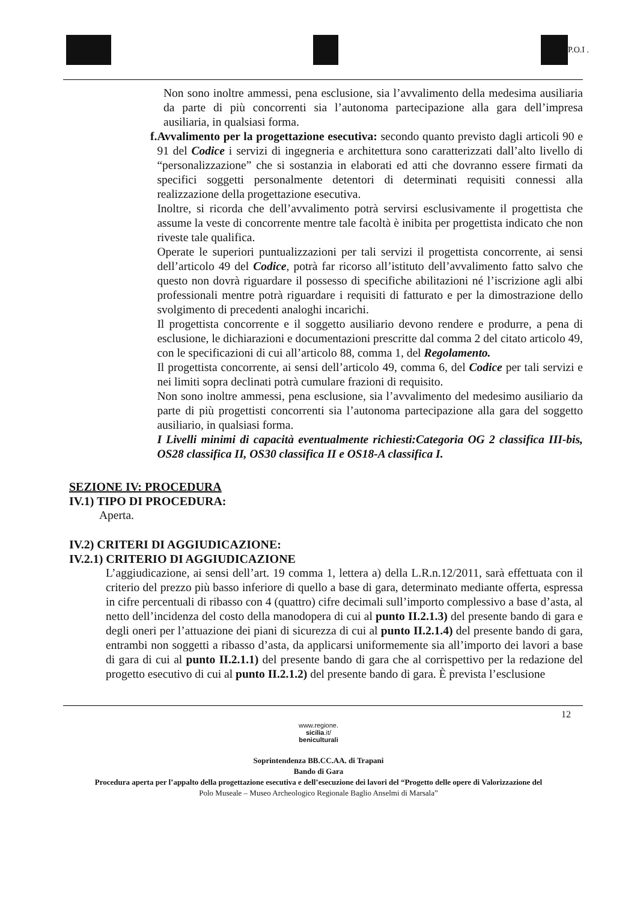P.O.I .
Non sono inoltre ammessi, pena esclusione, sia l’avvalimento della medesima ausiliaria da parte di più concorrenti sia l’autonoma partecipazione alla gara dell’impresa ausiliaria, in qualsiasi forma.
f.
Avvalimento per la progettazione esecutiva: secondo quanto previsto dagli articoli 90 e 91 del Codice i servizi di ingegneria e architettura sono caratterizzati dall’alto livello di “personalizzazione” che si sostanzia in elaborati ed atti che dovranno essere firmati da specifici soggetti personalmente detentori di determinati requisiti connessi alla realizzazione della progettazione esecutiva.
Inoltre, si ricorda che dell’avvalimento potrà servirsi esclusivamente il progettista che assume la veste di concorrente mentre tale facoltà è inibita per progettista indicato che non riveste tale qualifica.
Operate le superiori puntualizzazioni per tali servizi il progettista concorrente, ai sensi dell’articolo 49 del Codice, potrà far ricorso all’istituto dell’avvalimento fatto salvo che questo non dovrà riguardare il possesso di specifiche abilitazioni né l’iscrizione agli albi professionali mentre potrà riguardare i requisiti di fatturato e per la dimostrazione dello svolgimento di precedenti analoghi incarichi.
Il progettista concorrente e il soggetto ausiliario devono rendere e produrre, a pena di esclusione, le dichiarazioni e documentazioni prescritte dal comma 2 del citato articolo 49, con le specificazioni di cui all’articolo 88, comma 1, del Regolamento.
Il progettista concorrente, ai sensi dell’articolo 49, comma 6, del Codice per tali servizi e nei limiti sopra declinati potrà cumulare frazioni di requisito.
Non sono inoltre ammessi, pena esclusione, sia l’avvalimento del medesimo ausiliario da parte di più progettisti concorrenti sia l’autonoma partecipazione alla gara del soggetto ausiliario, in qualsiasi forma.
I Livelli minimi di capacità eventualmente richiesti:Categoria OG 2 classifica III-bis, OS28 classifica II, OS30 classifica II e OS18-A classifica I.
SEZIONE IV: PROCEDURA
IV.1) TIPO DI PROCEDURA:
Aperta.
IV.2) CRITERI DI AGGIUDICAZIONE:
IV.2.1) CRITERIO DI AGGIUDICAZIONE
L’aggiudicazione, ai sensi dell’art. 19 comma 1, lettera a) della L.R.n.12/2011, sarà effettuata con il criterio del prezzo più basso inferiore di quello a base di gara, determinato mediante offerta, espressa in cifre percentuali di ribasso con 4 (quattro) cifre decimali sull’importo complessivo a base d’asta, al netto dell’incidenza del costo della manodopera di cui al punto II.2.1.3) del presente bando di gara e degli oneri per l’attuazione dei piani di sicurezza di cui al punto II.2.1.4) del presente bando di gara, entrambi non soggetti a ribasso d’asta, da applicarsi uniformemente sia all’importo dei lavori a base di gara di cui al punto II.2.1.1) del presente bando di gara che al corrispettivo per la redazione del progetto esecutivo di cui al punto II.2.1.2) del presente bando di gara. È prevista l’esclusione
12
www.regione.
sicilia.it/
beniculturali
Soprintendenza BB.CC.AA. di Trapani
Bando di Gara
Procedura aperta per l’appalto della progettazione esecutiva e dell’esecuzione dei lavori del “Progetto delle opere di Valorizzazione del
Polo Museale – Museo Archeologico Regionale Baglio Anselmi di Marsala”